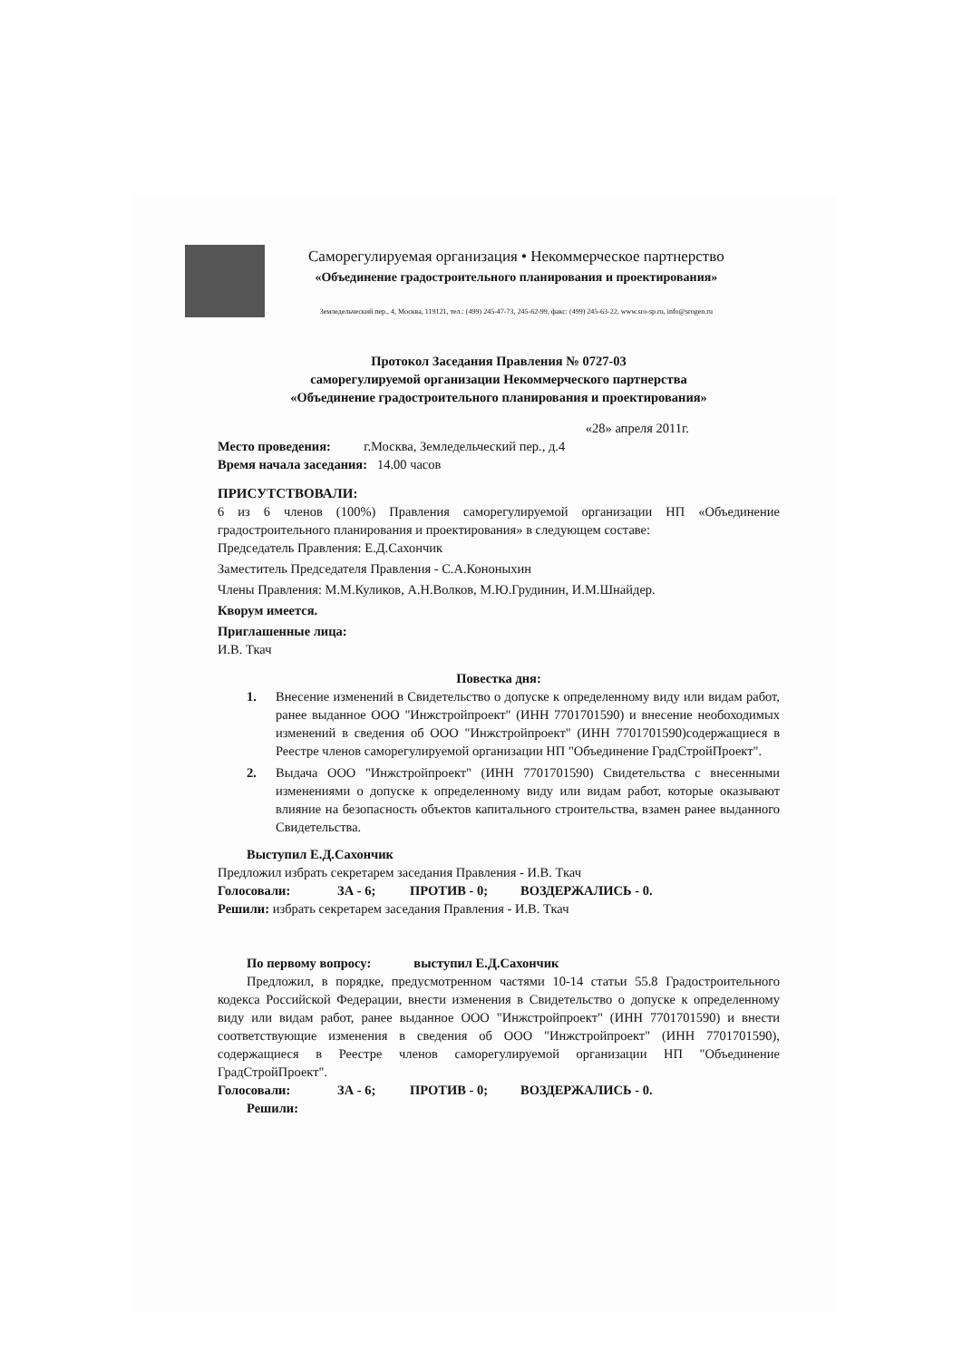Саморегулируемая организация • Некоммерческое партнерство
«Объединение градостроительного планирования и проектирования»
Земледельческий пер., 4, Москва, 119121, тел.: (499) 245-47-73, 245-62-99, факс: (499) 245-63-22, www.sro-sp.ru, info@srogen.ru
Протокол Заседания Правления № 0727-03
саморегулируемой организации Некоммерческого партнерства
«Объединение градостроительного планирования и проектирования»
«28» апреля 2011г.
Место проведения: г.Москва, Земледельческий пер., д.4
Время начала заседания: 14.00 часов
ПРИСУТСТВОВАЛИ:
6 из 6 членов (100%) Правления саморегулируемой организации НП «Объединение градостроительного планирования и проектирования» в следующем составе:
Председатель Правления: Е.Д.Сахончик
Заместитель Председателя Правления - С.А.Кононыхин
Члены Правления: М.М.Куликов, А.Н.Волков, М.Ю.Грудинин, И.М.Шнайдер.
Кворум имеется.
Приглашенные лица:
И.В. Ткач
Повестка дня:
1. Внесение изменений в Свидетельство о допуске к определенному виду или видам работ, ранее выданное ООО "Инжстройпроект" (ИНН 7701701590) и внесение необоходимых изменений в сведения об ООО "Инжстройпроект" (ИНН 7701701590)содержащиеся в Реестре членов саморегулируемой организации НП "Объединение ГрадСтройПроект".
2. Выдача ООО "Инжстройпроект" (ИНН 7701701590) Свидетельства с внесенными изменениями о допуске к определенному виду или видам работ, которые оказывают влияние на безопасность объектов капитального строительства, взамен ранее выданного Свидетельства.
Выступил Е.Д.Сахончик
Предложил избрать секретарем заседания Правления - И.В. Ткач
Голосовали: ЗА - 6; ПРОТИВ - 0; ВОЗДЕРЖАЛИСЬ - 0.
Решили: избрать секретарем заседания Правления - И.В. Ткач
По первому вопросу: выступил Е.Д.Сахончик
Предложил, в порядке, предусмотренном частями 10-14 статьи 55.8 Градостроительного кодекса Российской Федерации, внести изменения в Свидетельство о допуске к определенному виду или видам работ, ранее выданное ООО "Инжстройпроект" (ИНН 7701701590) и внести соответствующие изменения в сведения об ООО "Инжстройпроект" (ИНН 7701701590), содержащиеся в Реестре членов саморегулируемой организации НП "Объединение ГрадСтройПроект".
Голосовали: ЗА - 6; ПРОТИВ - 0; ВОЗДЕРЖАЛИСЬ - 0.
Решили: